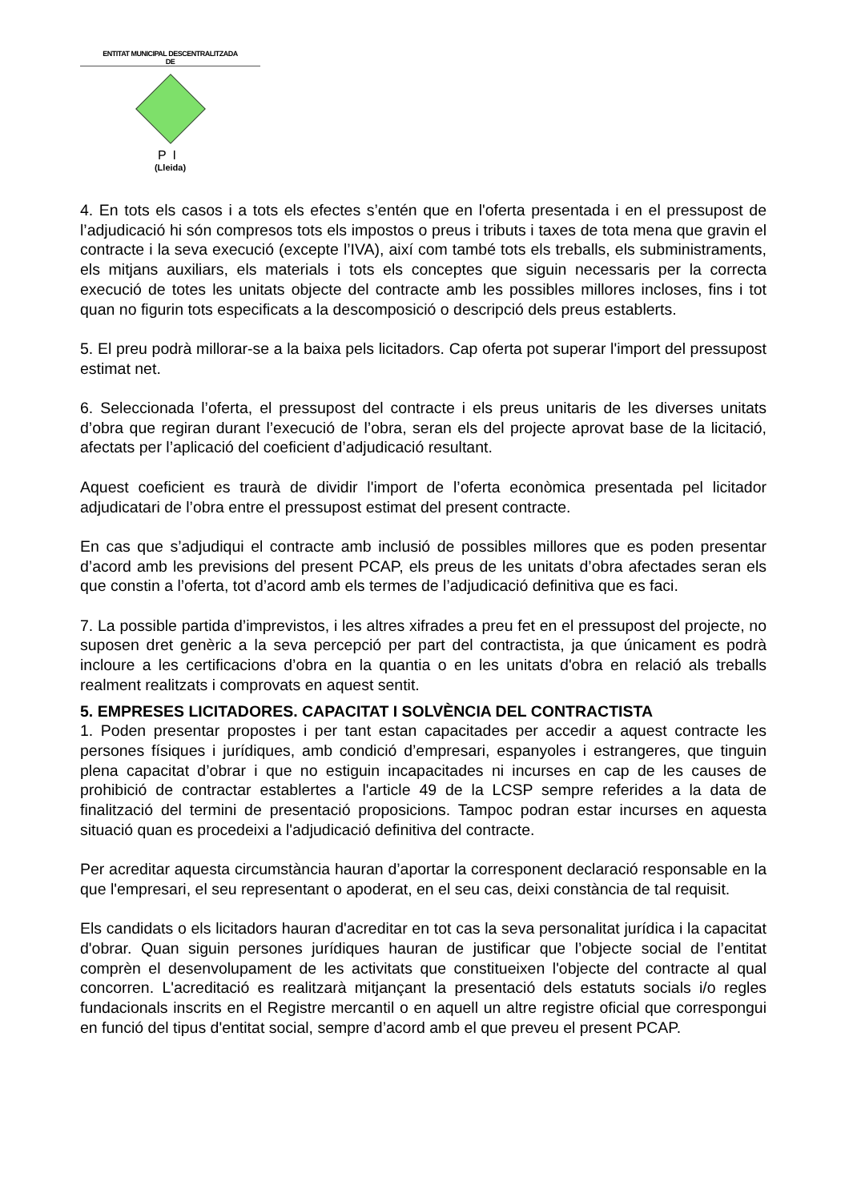ENTITAT MUNICIPAL DESCENTRALITZADA
DE
PI
(Lleida)
4. En tots els casos i a tots els efectes s’entén que en l'oferta presentada i en el pressupost de l’adjudicació hi són compresos tots els impostos o preus i tributs i taxes de tota mena que gravin el contracte i la seva execució (excepte l’IVA), així com també tots els treballs, els subministraments, els mitjans auxiliars, els materials i tots els conceptes que siguin necessaris per la correcta execució de totes les unitats objecte del contracte amb les possibles millores incloses, fins i tot quan no figurin tots especificats a la descomposició o descripció dels preus establerts.
5. El preu podrà millorar-se a la baixa pels licitadors. Cap oferta pot superar l'import del pressupost estimat net.
6. Seleccionada l’oferta, el pressupost del contracte i els preus unitaris de les diverses unitats d’obra que regiran durant l’execució de l’obra, seran els del projecte aprovat base de la licitació, afectats per l’aplicació del coeficient d’adjudicació resultant.
Aquest coeficient es traurà de dividir l'import de l’oferta econòmica presentada pel licitador adjudicatari de l’obra entre el pressupost estimat del present contracte.
En cas que s’adjudiqui el contracte amb inclusió de possibles millores que es poden presentar d’acord amb les previsions del present PCAP, els preus de les unitats d’obra afectades seran els que constin a l’oferta, tot d’acord amb els termes de l’adjudicació definitiva que es faci.
7. La possible partida d’imprevistos, i les altres xifrades a preu fet en el pressupost del projecte, no suposen dret genèric a la seva percepció per part del contractista, ja que únicament es podrà incloure a les certificacions d’obra en la quantia o en les unitats d'obra en relació als treballs realment realitzats i comprovats en aquest sentit.
5. EMPRESES LICITADORES. CAPACITAT I SOLVÈNCIA DEL CONTRACTISTA
1. Poden presentar propostes i per tant estan capacitades per accedir a aquest contracte les persones físiques i jurídiques, amb condició d’empresari, espanyoles i estrangeres, que tinguin plena capacitat d’obrar i que no estiguin incapacitades ni incurses en cap de les causes de prohibició de contractar establertes a l'article 49 de la LCSP sempre referides a la data de finalització del termini de presentació proposicions. Tampoc podran estar incurses en aquesta situació quan es procedeixi a l'adjudicació definitiva del contracte.
Per acreditar aquesta circumstància hauran d’aportar la corresponent declaració responsable en la que l'empresari, el seu representant o apoderat, en el seu cas, deixi constància de tal requisit.
Els candidats o els licitadors hauran d'acreditar en tot cas la seva personalitat jurídica i la capacitat d'obrar. Quan siguin persones jurídiques hauran de justificar que l’objecte social de l’entitat comprèn el desenvolupament de les activitats que constitueixen l'objecte del contracte al qual concorren. L'acreditació es realitzarà mitjançant la presentació dels estatuts socials i/o regles fundacionals inscrits en el Registre mercantil o en aquell un altre registre oficial que correspongui en funció del tipus d'entitat social, sempre d’acord amb el que preveu el present PCAP.